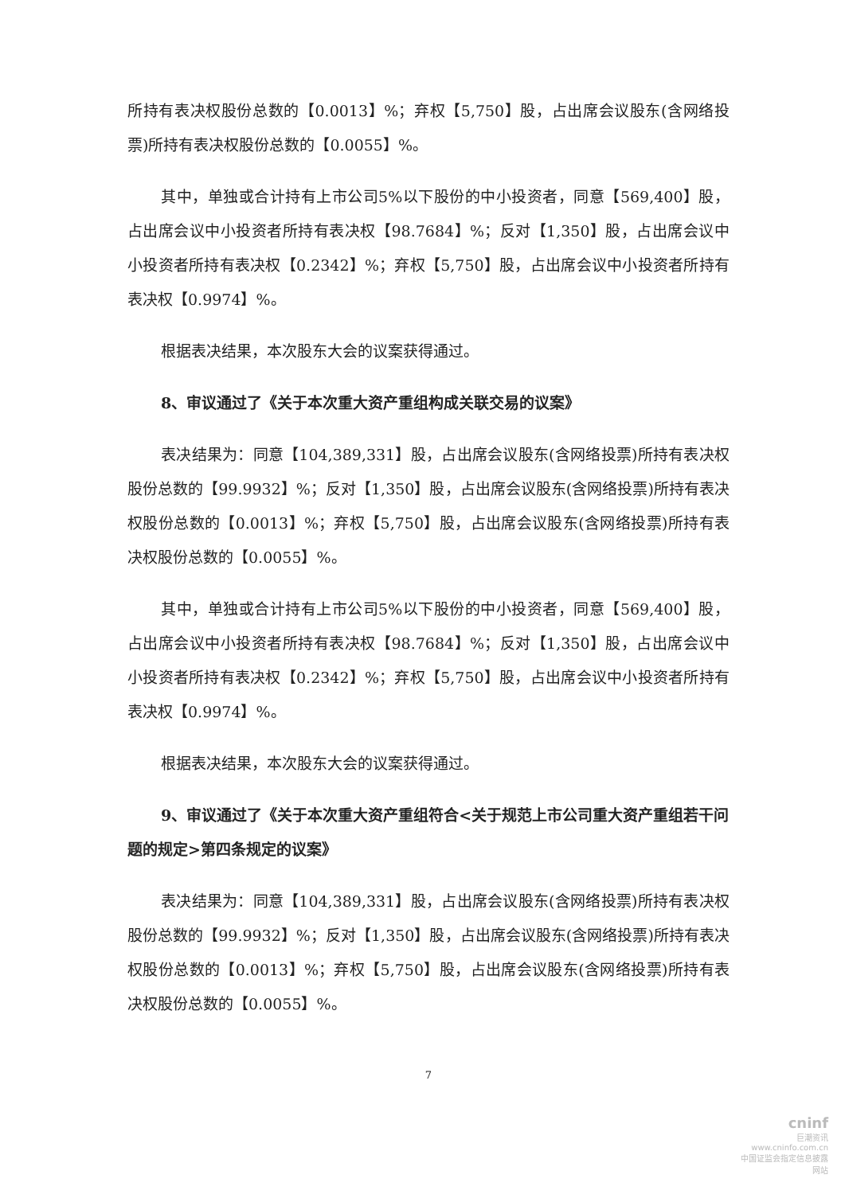所持有表决权股份总数的【0.0013】%；弃权【5,750】股，占出席会议股东(含网络投票)所持有表决权股份总数的【0.0055】%。
其中，单独或合计持有上市公司5%以下股份的中小投资者，同意【569,400】股，占出席会议中小投资者所持有表决权【98.7684】%；反对【1,350】股，占出席会议中小投资者所持有表决权【0.2342】%；弃权【5,750】股，占出席会议中小投资者所持有表决权【0.9974】%。
根据表决结果，本次股东大会的议案获得通过。
8、审议通过了《关于本次重大资产重组构成关联交易的议案》
表决结果为：同意【104,389,331】股，占出席会议股东(含网络投票)所持有表决权股份总数的【99.9932】%；反对【1,350】股，占出席会议股东(含网络投票)所持有表决权股份总数的【0.0013】%；弃权【5,750】股，占出席会议股东(含网络投票)所持有表决权股份总数的【0.0055】%。
其中，单独或合计持有上市公司5%以下股份的中小投资者，同意【569,400】股，占出席会议中小投资者所持有表决权【98.7684】%；反对【1,350】股，占出席会议中小投资者所持有表决权【0.2342】%；弃权【5,750】股，占出席会议中小投资者所持有表决权【0.9974】%。
根据表决结果，本次股东大会的议案获得通过。
9、审议通过了《关于本次重大资产重组符合<关于规范上市公司重大资产重组若干问题的规定>第四条规定的议案》
表决结果为：同意【104,389,331】股，占出席会议股东(含网络投票)所持有表决权股份总数的【99.9932】%；反对【1,350】股，占出席会议股东(含网络投票)所持有表决权股份总数的【0.0013】%；弃权【5,750】股，占出席会议股东(含网络投票)所持有表决权股份总数的【0.0055】%。
7
cninf
巨潮资讯
www.cninfo.com.cn
中国证监会指定信息披露网站